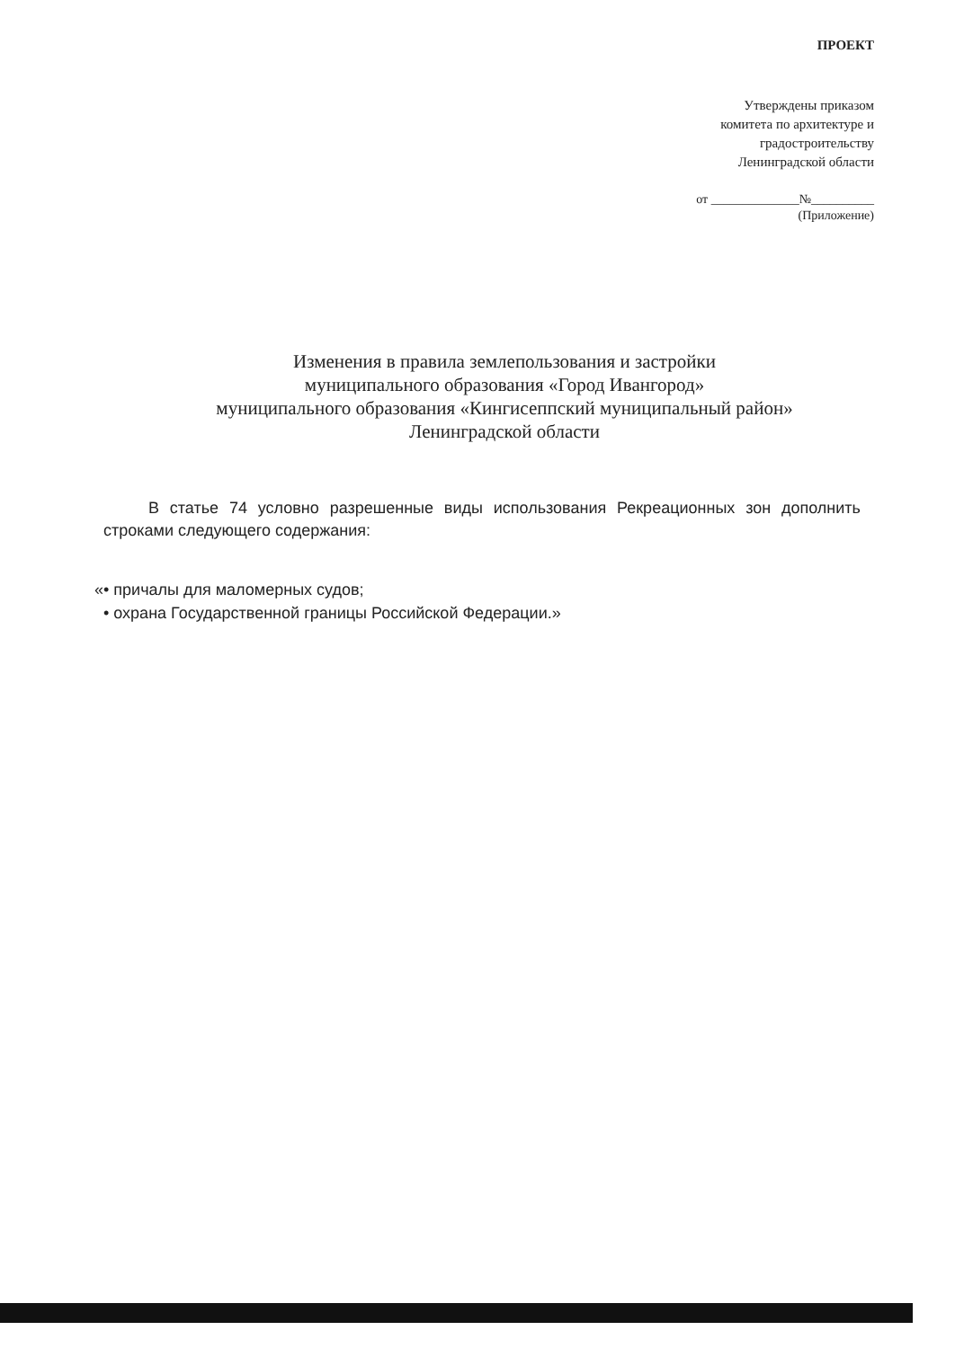ПРОЕКТ
Утверждены приказом
комитета по архитектуре и
градостроительству
Ленинградской области
от ______________№__________
(Приложение)
Изменения в правила землепользования и застройки
муниципального образования «Город Ивангород»
муниципального образования «Кингисеппский муниципальный район»
Ленинградской области
В статье 74 условно разрешенные виды использования Рекреационных зон дополнить строками следующего содержания:
«• причалы для маломерных судов;
• охрана Государственной границы Российской Федерации.»